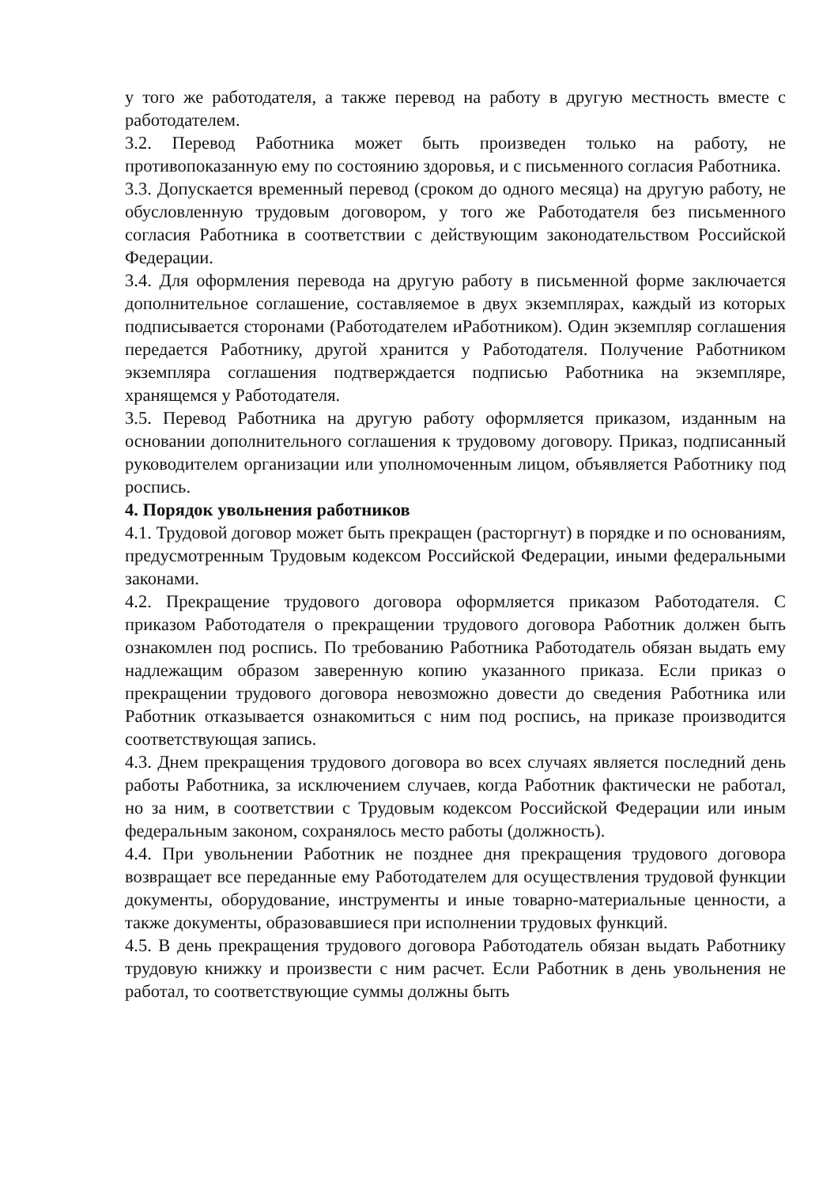у того же работодателя, а также перевод на работу в другую местность вместе с работодателем.
3.2. Перевод Работника может быть произведен только на работу, не противопоказанную ему по состоянию здоровья, и с письменного согласия Работника.
3.3. Допускается временный перевод (сроком до одного месяца) на другую работу, не обусловленную трудовым договором, у того же Работодателя без письменного согласия Работника в соответствии с действующим законодательством Российской Федерации.
3.4. Для оформления перевода на другую работу в письменной форме заключается дополнительное соглашение, составляемое в двух экземплярах, каждый из которых подписывается сторонами (Работодателем иРаботником). Один экземпляр соглашения передается Работнику, другой хранится у Работодателя. Получение Работником экземпляра соглашения подтверждается подписью Работника на экземпляре, хранящемся у Работодателя.
3.5. Перевод Работника на другую работу оформляется приказом, изданным на основании дополнительного соглашения к трудовому договору. Приказ, подписанный руководителем организации или уполномоченным лицом, объявляется Работнику под роспись.
4. Порядок увольнения работников
4.1. Трудовой договор может быть прекращен (расторгнут) в порядке и по основаниям, предусмотренным Трудовым кодексом Российской Федерации, иными федеральными законами.
4.2. Прекращение трудового договора оформляется приказом Работодателя. С приказом Работодателя о прекращении трудового договора Работник должен быть ознакомлен под роспись. По требованию Работника Работодатель обязан выдать ему надлежащим образом заверенную копию указанного приказа. Если приказ о прекращении трудового договора невозможно довести до сведения Работника или Работник отказывается ознакомиться с ним под роспись, на приказе производится соответствующая запись.
4.3. Днем прекращения трудового договора во всех случаях является последний день работы Работника, за исключением случаев, когда Работник фактически не работал, но за ним, в соответствии с Трудовым кодексом Российской Федерации или иным федеральным законом, сохранялось место работы (должность).
4.4. При увольнении Работник не позднее дня прекращения трудового договора возвращает все переданные ему Работодателем для осуществления трудовой функции документы, оборудование, инструменты и иные товарно-материальные ценности, а также документы, образовавшиеся при исполнении трудовых функций.
4.5. В день прекращения трудового договора Работодатель обязан выдать Работнику трудовую книжку и произвести с ним расчет. Если Работник в день увольнения не работал, то соответствующие суммы должны быть